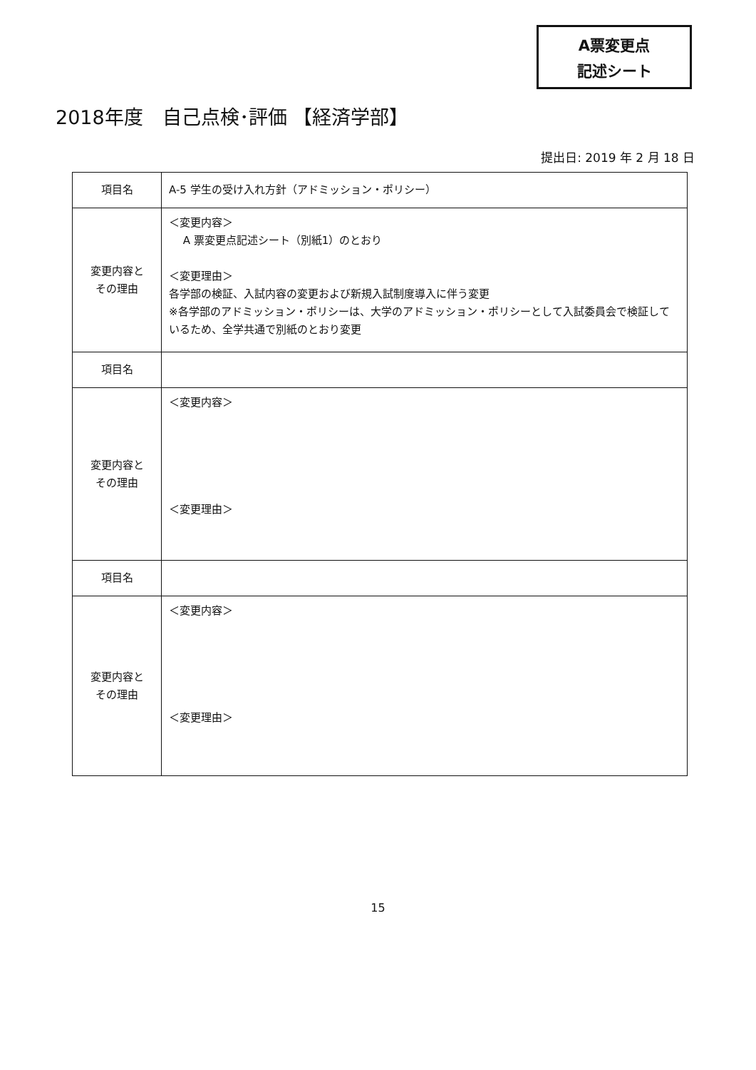A票変更点
記述シート
2018年度　自己点検･評価 【経済学部】
提出日: 2019 年 2 月 18 日
| 項目名 | A-5 学生の受け入れ方針（アドミッション・ポリシー） |
| 変更内容と その理由 | ＜変更内容＞ A 票変更点記述シート（別紙1）のとおり ＜変更理由＞ 各学部の検証、入試内容の変更および新規入試制度導入に伴う変更 ※各学部のアドミッション・ポリシーは、大学のアドミッション・ポリシーとして入試委員会で検証しているため、全学共通で別紙のとおり変更 |
| 項目名 | |
| 変更内容と その理由 | ＜変更内容＞ ＜変更理由＞ |
| 項目名 | |
| 変更内容と その理由 | ＜変更内容＞ ＜変更理由＞ |
15